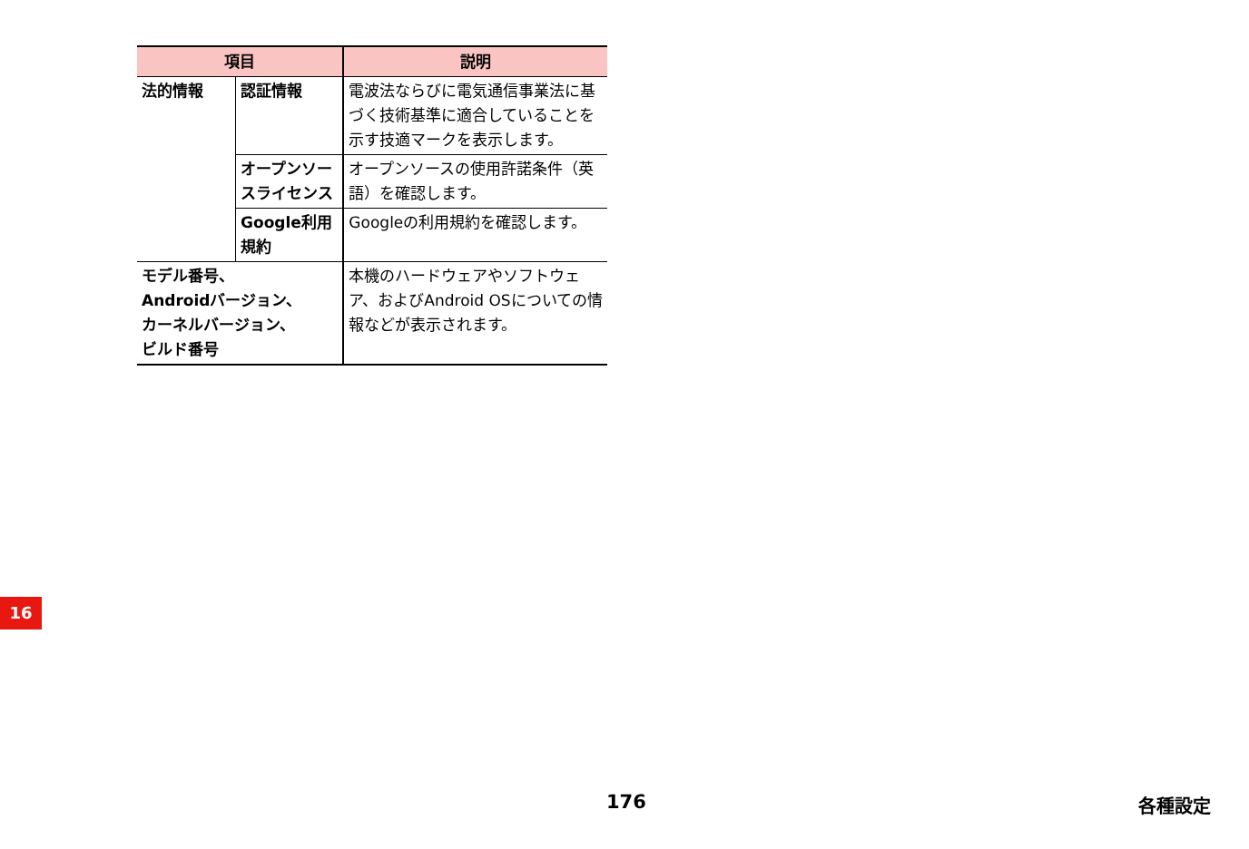| 項目 | | 説明 |
| --- | --- | --- |
| 法的情報 | 認証情報 | 電波法ならびに電気通信事業法に基づく技術基準に適合していることを示す技適マークを表示します。 |
| | オープンソースライセンス | オープンソースの使用許諾条件（英語）を確認します。 |
| | Google利用規約 | Googleの利用規約を確認します。 |
| モデル番号、 Androidバージョン、 カーネルバージョン、 ビルド番号 | | 本機のハードウェアやソフトウェア、およびAndroid OSについての情報などが表示されます。 |
16
176 各種設定